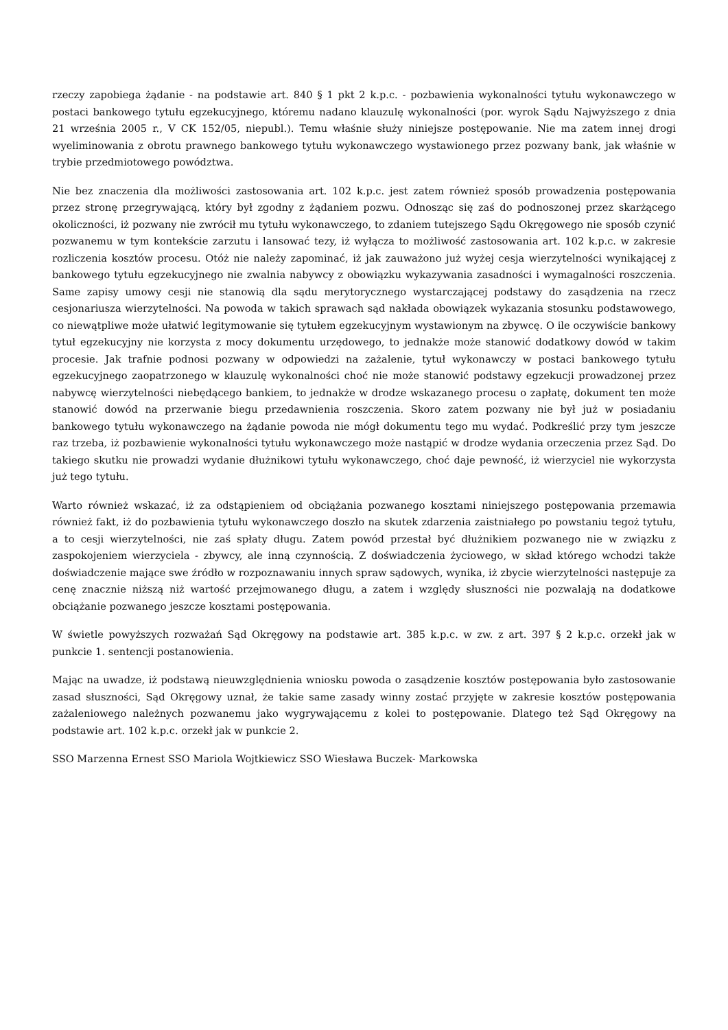rzeczy zapobiega żądanie - na podstawie art. 840 § 1 pkt 2 k.p.c. - pozbawienia wykonalności tytułu wykonawczego w postaci bankowego tytułu egzekucyjnego, któremu nadano klauzulę wykonalności (por. wyrok Sądu Najwyższego z dnia 21 września 2005 r., V CK 152/05, niepubl.). Temu właśnie służy niniejsze postępowanie. Nie ma zatem innej drogi wyeliminowania z obrotu prawnego bankowego tytułu wykonawczego wystawionego przez pozwany bank, jak właśnie w trybie przedmiotowego powództwa.
Nie bez znaczenia dla możliwości zastosowania art. 102 k.p.c. jest zatem również sposób prowadzenia postępowania przez stronę przegrywającą, który był zgodny z żądaniem pozwu. Odnosząc się zaś do podnoszonej przez skarżącego okoliczności, iż pozwany nie zwrócił mu tytułu wykonawczego, to zdaniem tutejszego Sądu Okręgowego nie sposób czynić pozwanemu w tym kontekście zarzutu i lansować tezy, iż wyłącza to możliwość zastosowania art. 102 k.p.c. w zakresie rozliczenia kosztów procesu. Otóż nie należy zapominać, iż jak zauważono już wyżej cesja wierzytelności wynikającej z bankowego tytułu egzekucyjnego nie zwalnia nabywcy z obowiązku wykazywania zasadności i wymagalności roszczenia. Same zapisy umowy cesji nie stanowią dla sądu merytorycznego wystarczającej podstawy do zasądzenia na rzecz cesjonariusza wierzytelności. Na powoda w takich sprawach sąd nakłada obowiązek wykazania stosunku podstawowego, co niewątpliwe może ułatwić legitymowanie się tytułem egzekucyjnym wystawionym na zbywcę. O ile oczywiście bankowy tytuł egzekucyjny nie korzysta z mocy dokumentu urzędowego, to jednakże może stanowić dodatkowy dowód w takim procesie. Jak trafnie podnosi pozwany w odpowiedzi na zażalenie, tytuł wykonawczy w postaci bankowego tytułu egzekucyjnego zaopatrzonego w klauzulę wykonalności choć nie może stanowić podstawy egzekucji prowadzonej przez nabywcę wierzytelności niebędącego bankiem, to jednakże w drodze wskazanego procesu o zapłatę, dokument ten może stanowić dowód na przerwanie biegu przedawnienia roszczenia. Skoro zatem pozwany nie był już w posiadaniu bankowego tytułu wykonawczego na żądanie powoda nie mógł dokumentu tego mu wydać. Podkreślić przy tym jeszcze raz trzeba, iż pozbawienie wykonalności tytułu wykonawczego może nastąpić w drodze wydania orzeczenia przez Sąd. Do takiego skutku nie prowadzi wydanie dłużnikowi tytułu wykonawczego, choć daje pewność, iż wierzyciel nie wykorzysta już tego tytułu.
Warto również wskazać, iż za odstąpieniem od obciążania pozwanego kosztami niniejszego postępowania przemawia również fakt, iż do pozbawienia tytułu wykonawczego doszło na skutek zdarzenia zaistniałego po powstaniu tegoż tytułu, a to cesji wierzytelności, nie zaś spłaty długu. Zatem powód przestał być dłużnikiem pozwanego nie w związku z zaspokojeniem wierzyciela - zbywcy, ale inną czynnością. Z doświadczenia życiowego, w skład którego wchodzi także doświadczenie mające swe źródło w rozpoznawaniu innych spraw sądowych, wynika, iż zbycie wierzytelności następuje za cenę znacznie niższą niż wartość przejmowanego długu, a zatem i względy słuszności nie pozwalają na dodatkowe obciążanie pozwanego jeszcze kosztami postępowania.
W świetle powyższych rozważań Sąd Okręgowy na podstawie art. 385 k.p.c. w zw. z art. 397 § 2 k.p.c. orzekł jak w punkcie 1. sentencji postanowienia.
Mając na uwadze, iż podstawą nieuwzględnienia wniosku powoda o zasądzenie kosztów postępowania było zastosowanie zasad słuszności, Sąd Okręgowy uznał, że takie same zasady winny zostać przyjęte w zakresie kosztów postępowania zażaleniowego należnych pozwanemu jako wygrywającemu z kolei to postępowanie. Dlatego też Sąd Okręgowy na podstawie art. 102 k.p.c. orzekł jak w punkcie 2.
SSO Marzenna Ernest SSO Mariola Wojtkiewicz SSO Wiesława Buczek- Markowska